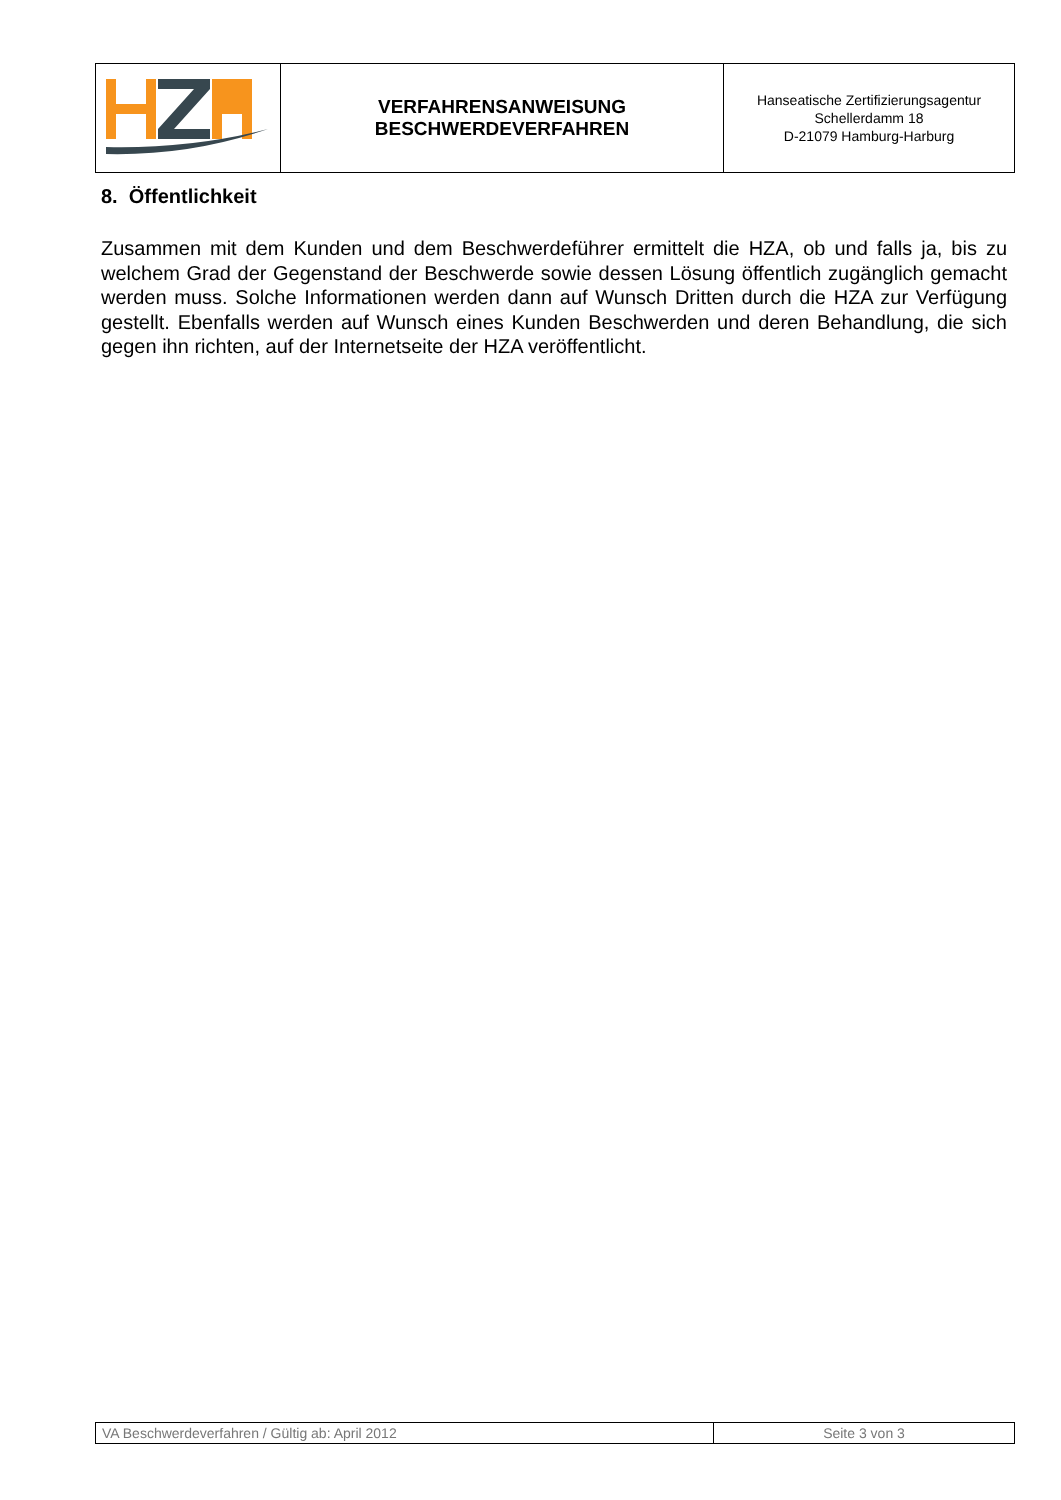| | VERFAHRENSANWEISUNG BESCHWERDEVERFAHREN | Hanseatische Zertifizierungsagentur Schellerdamm 18 D-21079 Hamburg-Harburg |
8. Öffentlichkeit
Zusammen mit dem Kunden und dem Beschwerdeführer ermittelt die HZA, ob und falls ja, bis zu welchem Grad der Gegenstand der Beschwerde sowie dessen Lösung öffentlich zugänglich gemacht werden muss. Solche Informationen werden dann auf Wunsch Dritten durch die HZA zur Verfügung gestellt. Ebenfalls werden auf Wunsch eines Kunden Beschwerden und deren Behandlung, die sich gegen ihn richten, auf der Internetseite der HZA veröffentlicht.
| VA Beschwerdeverfahren / Gültig ab: April 2012 | Seite 3 von 3 |